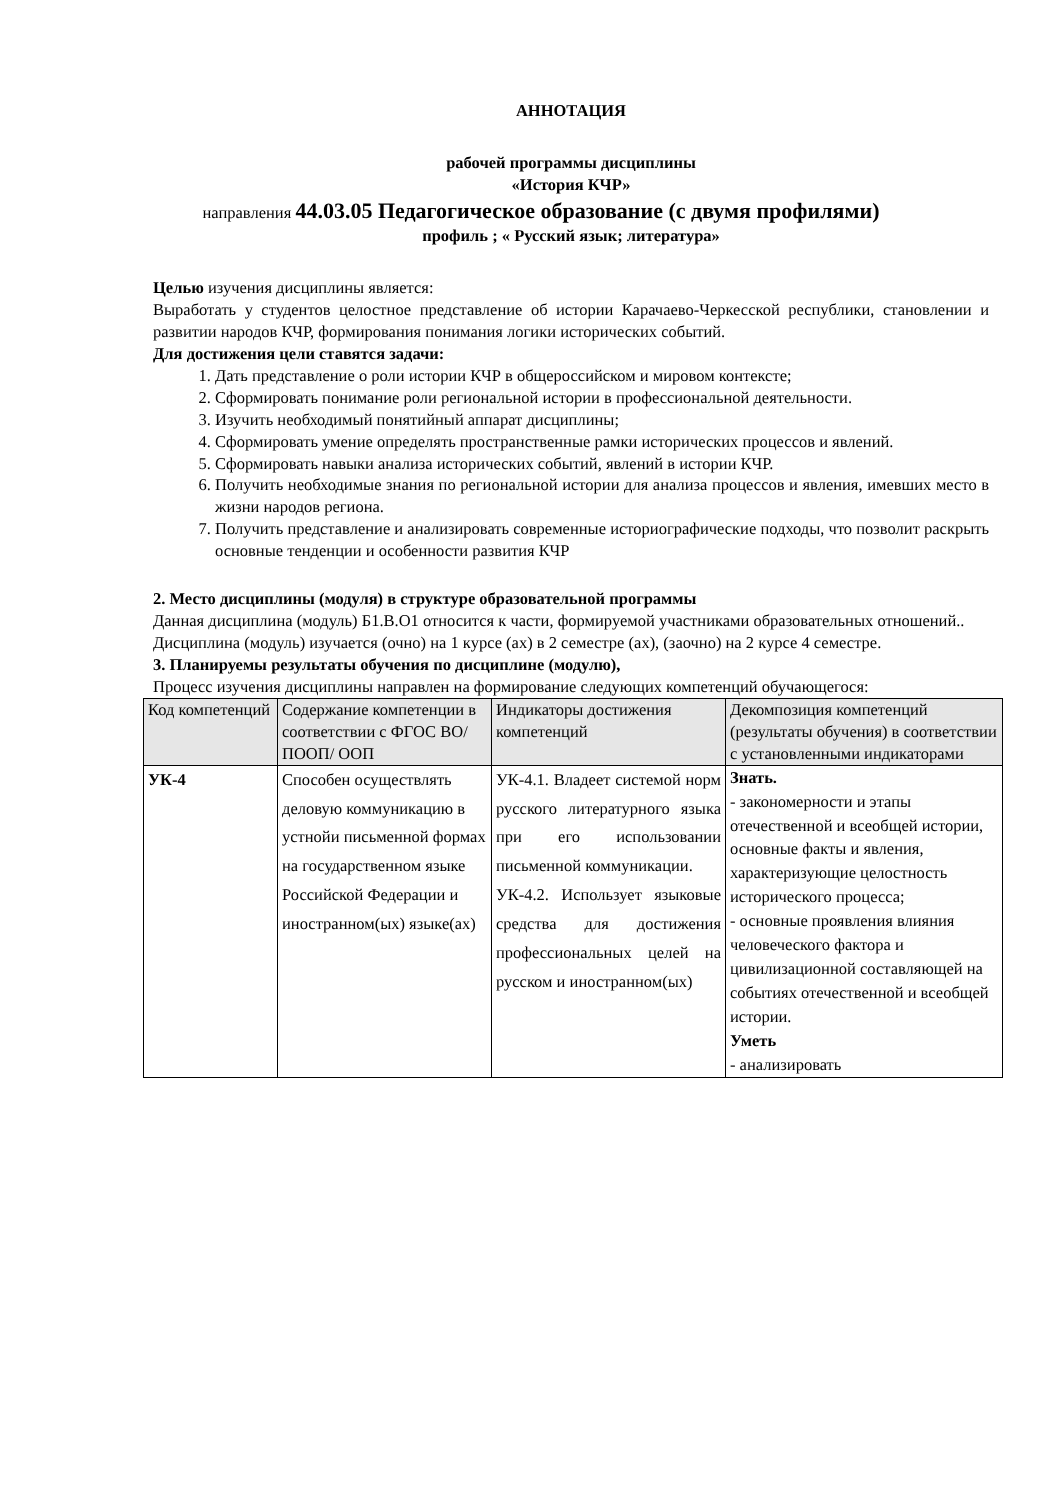АННОТАЦИЯ
рабочей программы дисциплины
«История КЧР»
направления 44.03.05 Педагогическое образование (с двумя профилями)
профиль ; « Русский язык; литература»
Целью изучения дисциплины является:
Выработать у студентов целостное представление об истории Карачаево-Черкесской республики, становлении и развитии народов КЧР, формирования понимания логики исторических событий.
Для достижения цели ставятся задачи:
1. Дать представление о роли истории КЧР в общероссийском и мировом контексте;
2. Сформировать понимание роли региональной истории в профессиональной деятельности.
3. Изучить необходимый понятийный аппарат дисциплины;
4. Сформировать умение определять пространственные рамки исторических процессов и явлений.
5. Сформировать навыки анализа исторических событий, явлений в истории КЧР.
6. Получить необходимые знания по региональной истории для анализа процессов и явления, имевших место в жизни народов региона.
7. Получить представление и анализировать современные историографические подходы, что позволит раскрыть основные тенденции и особенности развития КЧР
2. Место дисциплины (модуля) в структуре образовательной программы
Данная дисциплина (модуль) Б1.В.О1 относится к части, формируемой участниками образовательных отношений.. Дисциплина (модуль) изучается (очно) на 1 курсе (ах) в 2 семестре (ах), (заочно) на 2 курсе 4 семестре.
3. Планируемы результаты обучения по дисциплине (модулю),
Процесс изучения дисциплины направлен на формирование следующих компетенций обучающегося:
| Код компетенций | Содержание компетенции в соответствии с ФГОС ВО/ ПООП/ ООП | Индикаторы достижения компетенций | Декомпозиция компетенций (результаты обучения) в соответствии с установленными индикаторами |
| --- | --- | --- | --- |
| УК-4 | Способен осуществлять деловую коммуникацию в устнойи письменной формах на государственном языке Российской Федерации и иностранном(ых) языке(ах) | УК-4.1. Владеет системой норм русского литературного языка при его использовании письменной коммуникации. УК-4.2. Использует языковые средства для достижения профессиональных целей на русском и иностранном(ых) | Знать. - закономерности и этапы отечественной и всеобщей истории, основные факты и явления, характеризующие целостность исторического процесса; - основные проявления влияния человеческого фактора и цивилизационной составляющей на событиях отечественной и всеобщей истории. Уметь - анализировать |